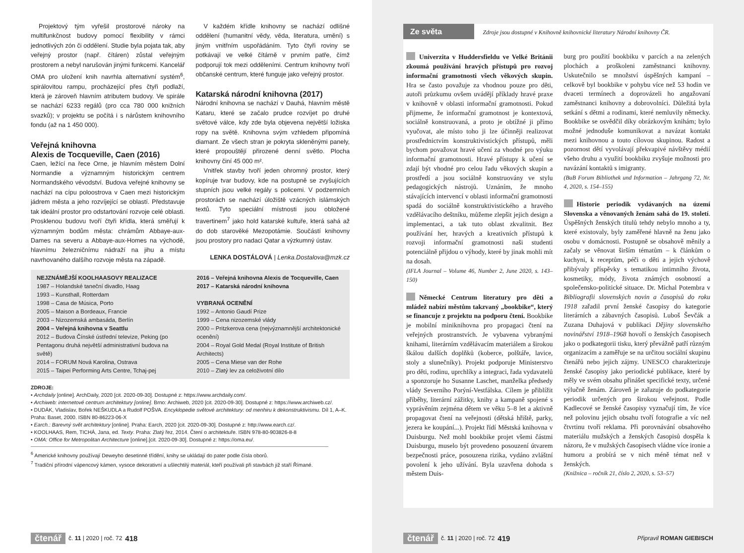Projektový tým vyřešil prostorové nároky na multifunkčnost budovy pomocí flexibility v rámci jednotlivých zón či oddělení. Studie byla pojata tak, aby veřejný prostor (např. čítáren) zůstal veřejným prostorem a nebyl narušován jinými funkcemi. Kancelář OMA pro uložení knih navrhla alternativní systém<sup>6</sup>, spirálovitou rampu, procházející přes čtyři podlaží, která je zároveň hlavním atributem budovy. Ve spirále se nachází 6233 regálů (pro cca 780 000 knižních svazků); v projektu se počítá i s nárůstem knihovního fondu (až na 1 450 000).
Veřejná knihovna
Alexis de Tocqueville, Caen (2016)
Caen, ležící na řece Orne, je hlavním městem Dolní Normandie a významným historickým centrem Normandského vévodství. Budova veřejné knihovny se nachází na cípu poloostrova v Caen mezi historickým jádrem města a jeho rozvíjející se oblastí. Představuje tak ideální prostor pro odstartování rozvoje celé oblasti. Prosklenou budovu tvoří čtyři křídla, která směřují k významným bodům města: chrámům Abbaye-aux-Dames na severu a Abbaye-aux-Homes na východě, hlavnímu železničnímu nádraží na jihu a místu navrhovaného dalšího rozvoje města na západě.
V každém křídle knihovny se nachází odlišné oddělení (humanitní vědy, věda, literatura, umění) s jiným vnitřním uspořádáním. Tyto čtyři roviny se potkávají ve velké čítárně v prvním patře, čímž podporují tok mezi odděleními. Centrum knihovny tvoří občanské centrum, které funguje jako veřejný prostor.
Katarská národní knihovna (2017)
Národní knihovna se nachází v Dauhá, hlavním městě Kataru, které se začalo prudce rozvíjet po druhé světové válce, kdy zde byla objevena největší ložiska ropy na světě. Knihovna svým vzhledem připomíná diamant. Ze všech stran je pokryta skleněnými panely, které propouštějí přirozené denní světlo. Plocha knihovny činí 45 000 m².
Vnitřek stavby tvoří jeden ohromný prostor, který kopíruje tvar budovy, kde na postupně se zvyšujících stupních jsou velké regály s policemi. V podzemních prostorách se nachází úložiště vzácných islámských textů. Tyto speciální místnosti jsou obložené travertinem<sup>7</sup> jako hold katarské kultuře, která sahá až do dob starověké Mezopotámie. Součástí knihovny jsou prostory pro nadaci Qatar a výzkumný ústav.
LENKA DOSTÁLOVÁ | Lenka.Dostalova@mzk.cz
NEJZNÁMĚJŠÍ KOOLHAASOVY REALIZACE
1987 – Holandské taneční divadlo, Haag
1993 – Kunsthall, Rotterdam
1998 – Casa de Música, Porto
2005 – Maison a Bordeaux, Francie
2003 – Nizozemská ambasáda, Berlín
2004 – Veřejná knihovna v Seattlu
2012 – Budova Čínské ústřední televize, Peking (po Pentagonu druhá největší administrativní budova na světě)
2014 – FORUM Nová Karolina, Ostrava
2015 – Taipei Performing Arts Centre, Tchaj-pej
2016 – Veřejná knihovna Alexis de Tocqueville, Caen
2017 – Katarská národní knihovna
VYBRANÁ OCENĚNÍ
1992 – Antonio Gaudí Prize
1999 – Cena nizozemské vlády
2000 – Pritzkerova cena (nejvýznamnější architektonické ocenění)
2004 – Royal Gold Medal (Royal Institute of British Architects)
2005 – Cena Miese van der Rohe
2010 – Zlatý lev za celoživotní dílo
ZDROJE:
• Archdaily [online]. ArchDaily, 2020 [cit. 2020-09-30]. Dostupné z: https://www.archdaily.com/.
• Archiweb: internetové centrum architektury [online]. Brno: Archiweb, 2020 [cit. 2020-09-30]. Dostupné z: https://www.archiweb.cz/.
• DUDÁK, Vladislav, Bořek NEŠKUDLA a Rudolf POŠVA. Encyklopedie světové architektury: od menhiru k dekonstruktivismu. Díl 1, A–K. Praha: Baset, 2000. ISBN 80-86223-06-X
• Earch.: Barevný svět architektury [online]. Praha: Earch, 2020 [cit. 2020-09-30]. Dostupné z: http://www.earch.cz/.
• KOOLHAAS, Rem, TICHÁ, Jana, ed. Texty. Praha: Zlatý řez, 2014. Čtení o architektuře. ISBN 978-80-903826-8-8
• OMA: Office for Metropolitan Architecture [online].[cit. 2020-09-30]. Dostupné z: https://oma.eu/.
<sup>6</sup> Americké knihovny používají Deweyho desetinné třídění, knihy se ukládají do pater podle čísla oborů.
<sup>7</sup> Tradiční přírodní vápencový kámen, vysoce dekorativní a ušlechtilý materiál, kteří používali při stavbách již staří Římané.
čtenář č. 11 | 2020 | roč. 72 418
Ze světa Zdroje jsou dostupné v Knihovně knihovnické literatury Národní knihovny ČR.
Univerzita v Huddersfieldu ve Velké Británii zkoumá používání hravých přístupů pro rozvoj informační gramotnosti všech věkových skupin. Hra se často považuje za vhodnou pouze pro děti, autoři průzkumu ovšem uvádějí příklady hravé praxe v knihovně v oblasti informační gramotnosti. Pokud přijmeme, že informační gramotnost je kontextová, sociálně konstruovaná, a proto je obtížné ji přímo vyučovat, ale místo toho ji lze účinněji realizovat prostřednictvím konstruktivistických přístupů, měli bychom považovat hravé učení za vhodné pro výuku informační gramotnosti. Hravé přístupy k učení se zdají být vhodné pro celou řadu věkových skupin a prostředí a jsou sociálně konstruovány ve stylu pedagogických nástrojů. Uznáním, že mnoho stávajících intervencí v oblasti informační gramotnosti spadá do sociálně konstruktivistického a hravého vzdělávacího deštníku, můžeme zlepšit jejich design a implementaci, a tak tuto oblast zkvalitnit. Bez používání her, hravých a kreativních přístupů k rozvoji informační gramotnosti naši studenti potenciálně přijdou o výhody, které by jinak mohli mít na dosah.
(IFLA Journal – Volume 46, Number 2, June 2020, s. 143–150)
Německé Centrum literatury pro děti a mládež nabízí městům takzvaný „bookbike“, který se financuje z projektu na podporu čtení. Bookbike je mobilní miniknihovna pro propagaci čtení na veřejných prostranstvích. Je vybavena vybranými knihami, literárním vzdělávacím materiálem a širokou škálou dalších doplňků (koberce, polštáře, lavice, stoly a slunečníky). Projekt podporuje Ministerstvo pro děti, rodinu, uprchlíky a integraci, řada vydavatelů a sponzoruje ho Susanne Laschet, manželka předsedy vlády Severního Porýní-Vestfálska. Cílem je přiblížit příběhy, literární zážitky, knihy a kampaně spojené s vyprávěním zejména dětem ve věku 5–8 let a aktivně propagovat čtení na veřejnosti (dětská hřiště, parky, jezera ke koupání...). Projekt řídí Městská knihovna v Duisburgu. Než mohl bookbike projet všemi částmi Duisburgu, muselo být provedeno posouzení útvarem bezpečnosti práce, posouzena rizika, vydáno zvláštní povolení k jeho užívání. Byla uzavřena dohoda s městem Duis-
burg pro použití bookbiku v parcích a na zelených plochách a proškoleni zaměstnanci knihovny. Uskutečnilo se množství úspěšných kampaní – celkově byl bookbike v pohybu více než 53 hodin ve dvaceti termínech a doprovázeli ho angažovaní zaměstnanci knihovny a dobrovolníci. Důležitá byla setkání s dětmi a rodinami, které nemluvily německy. Bookbike se osvědčil díky obrázkovým knihám; bylo možné jednoduše komunikovat a navázat kontakt mezi knihovnou a touto cílovou skupinou. Radost a pozornost dětí vyvolávají překvapivé návštěvy médií všeho druhu a využití bookbiku zvyšuje možnosti pro navázání kontaktů s imigranty.
(BuB Forum Bibliothek und Information – Jahrgang 72, Nr. 4, 2020, s. 154–155)
Historie periodik vydávaných na území Slovenska a věnovaných ženám sahá do 19. století. Úspěšných ženských titulů tehdy nebylo mnoho a ty, které existovaly, byly zaměřené hlavně na ženu jako osobu v domácnosti. Postupně se obsahově měnily a začaly se věnovat širším tématům – k článkům o kuchyni, k receptům, péči o děti a jejich výchově přibývaly příspěvky s tematikou intimního života, kosmetiky, módy, života známých osobností a společensko-politické situace. Dr. Michal Potembra v Bibliografii slovenských novin a časopisů do roku 1918 zařadil první ženské časopisy do kategorie literárních a zábavných časopisů. Luboš Ševčák a Zuzana Duhajová v publikaci Dějiny slovenského novinářství 1918–1968 hovoří o ženských časopisech jako o podkategorii tisku, který převážně patří různým organizacím a zaměřuje se na určitou sociální skupinu čtenářů nebo jejich zájmy. UNESCO charakterizuje ženské časopisy jako periodické publikace, které by měly ve svém obsahu přinášet specifické texty, určené výlučně ženám. Zároveň je zařazuje do podkategorie periodik určených pro širokou veřejnost. Podle Kadlecové se ženské časopisy vyznačují tím, že více než polovinu jejich obsahu tvoří fotografie a víc než čtvrtinu tvoří reklama. Při porovnávání obsahového materiálu mužských a ženských časopisů dospěla k názoru, že v mužských časopisech vládne více ironie a humoru a probírá se v nich méně témat než v ženských.
(Knižnica – ročník 21, číslo 2, 2020, s. 53–57)
čtenář č. 11 | 2020 | roč. 72 419 Připravil ROMAN GIEBISCH